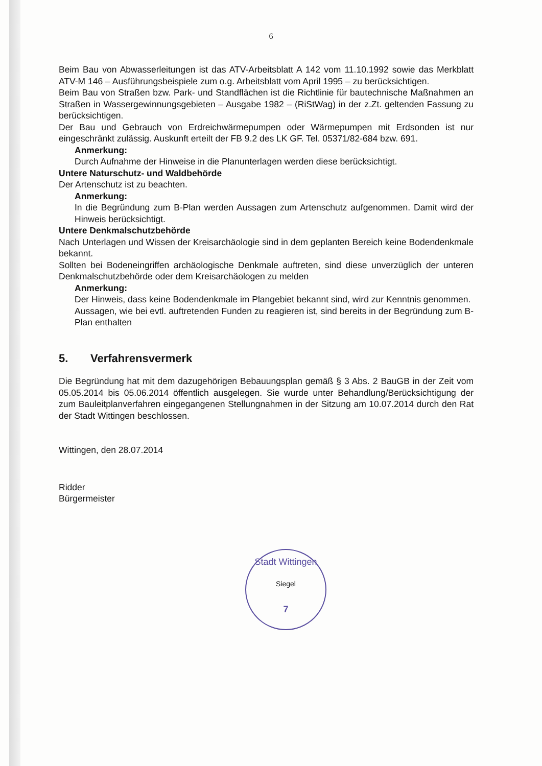6
Beim Bau von Abwasserleitungen ist das ATV-Arbeitsblatt A 142 vom 11.10.1992 sowie das Merkblatt ATV-M 146 – Ausführungsbeispiele zum o.g. Arbeitsblatt vom April 1995 – zu berücksichtigen.
Beim Bau von Straßen bzw. Park- und Standflächen ist die Richtlinie für bautechnische Maßnahmen an Straßen in Wassergewinnungsgebieten – Ausgabe 1982 – (RiStWag) in der z.Zt. geltenden Fassung zu berücksichtigen.
Der Bau und Gebrauch von Erdreichwärmepumpen oder Wärmepumpen mit Erdsonden ist nur eingeschränkt zulässig. Auskunft erteilt der FB 9.2 des LK GF. Tel. 05371/82-684 bzw. 691.
Anmerkung:
Durch Aufnahme der Hinweise in die Planunterlagen werden diese berücksichtigt.
Untere Naturschutz- und Waldbehörde
Der Artenschutz ist zu beachten.
Anmerkung:
In die Begründung zum B-Plan werden Aussagen zum Artenschutz aufgenommen. Damit wird der Hinweis berücksichtigt.
Untere Denkmalschutzbehörde
Nach Unterlagen und Wissen der Kreisarchäologie sind in dem geplanten Bereich keine Bodendenkmale bekannt.
Sollten bei Bodeneingriffen archäologische Denkmale auftreten, sind diese unverzüglich der unteren Denkmalschutzbehörde oder dem Kreisarchäologen zu melden
Anmerkung:
Der Hinweis, dass keine Bodendenkmale im Plangebiet bekannt sind, wird zur Kenntnis genommen.
Aussagen, wie bei evtl. auftretenden Funden zu reagieren ist, sind bereits in der Begründung zum B-Plan enthalten
5. Verfahrensvermerk
Die Begründung hat mit dem dazugehörigen Bebauungsplan gemäß § 3 Abs. 2 BauGB in der Zeit vom 05.05.2014 bis 05.06.2014 öffentlich ausgelegen. Sie wurde unter Behandlung/Berücksichtigung der zum Bauleitplanverfahren eingegangenen Stellungnahmen in der Sitzung am 10.07.2014 durch den Rat der Stadt Wittingen beschlossen.
Wittingen, den 28.07.2014
Ridder
Bürgermeister
Stadt Wittingen
Siegel
7